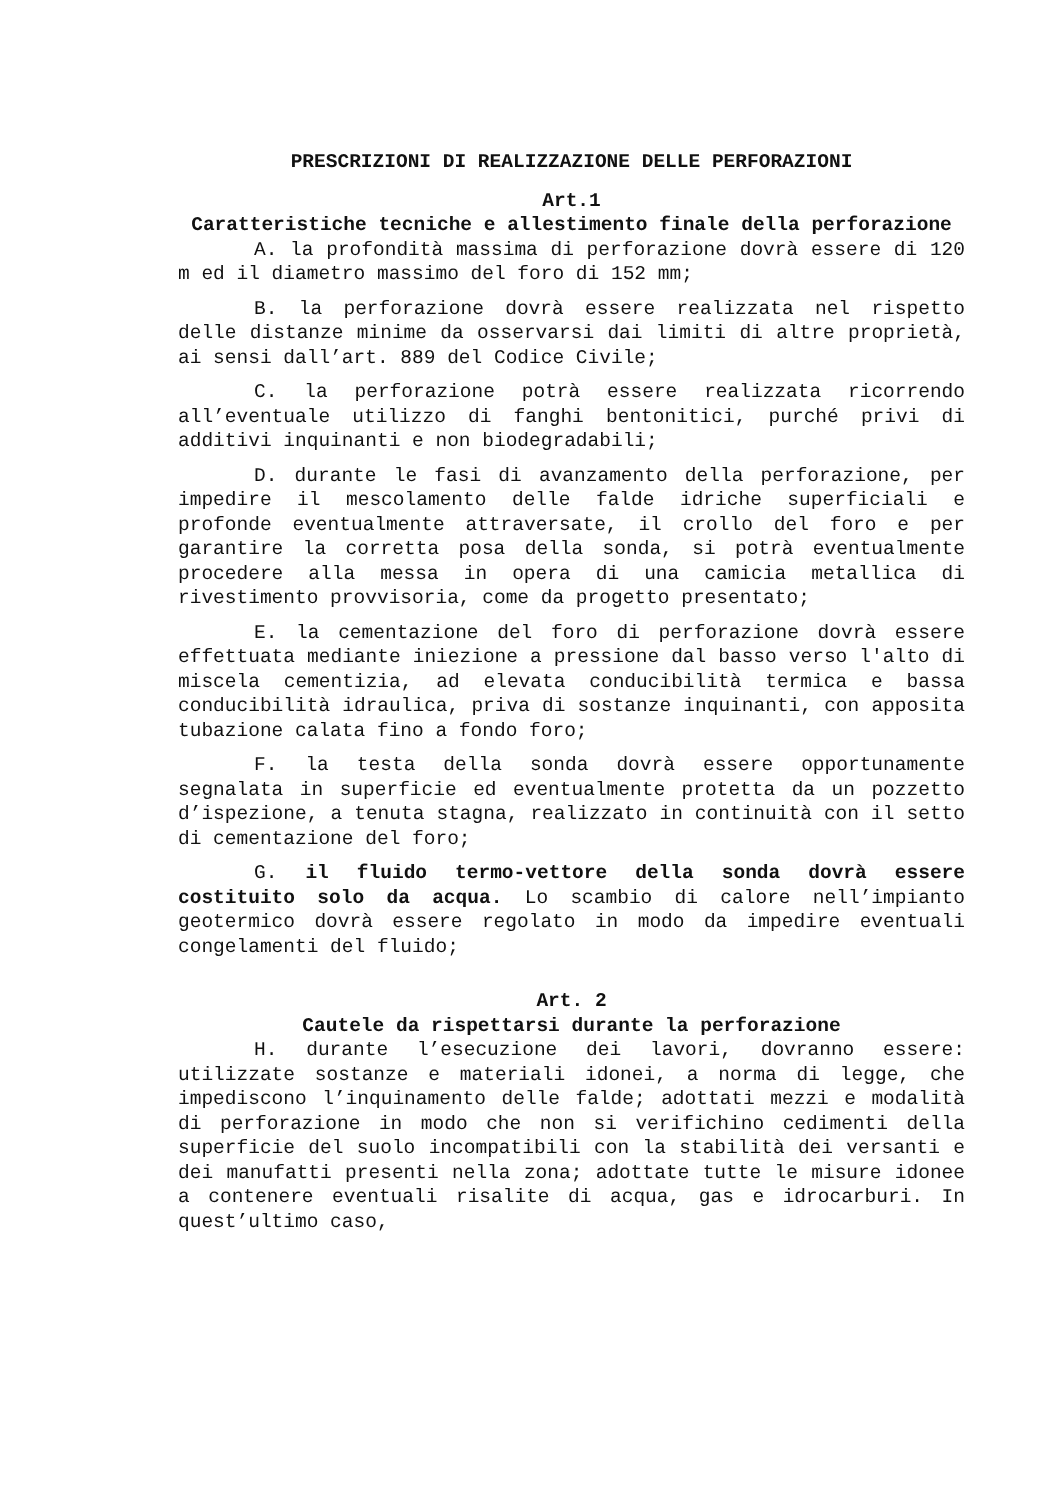PRESCRIZIONI DI REALIZZAZIONE DELLE PERFORAZIONI
Art.1
Caratteristiche tecniche e allestimento finale della perforazione
A. la profondità massima di perforazione dovrà essere di 120 m ed il diametro massimo del foro di 152 mm;
B. la perforazione dovrà essere realizzata nel rispetto delle distanze minime da osservarsi dai limiti di altre proprietà, ai sensi dall’art. 889 del Codice Civile;
C. la perforazione potrà essere realizzata ricorrendo all’eventuale utilizzo di fanghi bentonitici, purché privi di additivi inquinanti e non biodegradabili;
D. durante le fasi di avanzamento della perforazione, per impedire il mescolamento delle falde idriche superficiali e profonde eventualmente attraversate, il crollo del foro e per garantire la corretta posa della sonda, si potrà eventualmente procedere alla messa in opera di una camicia metallica di rivestimento provvisoria, come da progetto presentato;
E. la cementazione del foro di perforazione dovrà essere effettuata mediante iniezione a pressione dal basso verso l'alto di miscela cementizia, ad elevata conducibilità termica e bassa conducibilità idraulica, priva di sostanze inquinanti, con apposita tubazione calata fino a fondo foro;
F. la testa della sonda dovrà essere opportunamente segnalata in superficie ed eventualmente protetta da un pozzetto d’ispezione, a tenuta stagna, realizzato in continuità con il setto di cementazione del foro;
G. il fluido termo-vettore della sonda dovrà essere costituito solo da acqua. Lo scambio di calore nell’impianto geotermico dovrà essere regolato in modo da impedire eventuali congelamenti del fluido;
Art. 2
Cautele da rispettarsi durante la perforazione
H. durante l’esecuzione dei lavori, dovranno essere: utilizzate sostanze e materiali idonei, a norma di legge, che impediscono l’inquinamento delle falde; adottati mezzi e modalità di perforazione in modo che non si verifichino cedimenti della superficie del suolo incompatibili con la stabilità dei versanti e dei manufatti presenti nella zona; adottate tutte le misure idonee a contenere eventuali risalite di acqua, gas e idrocarburi. In quest’ultimo caso,